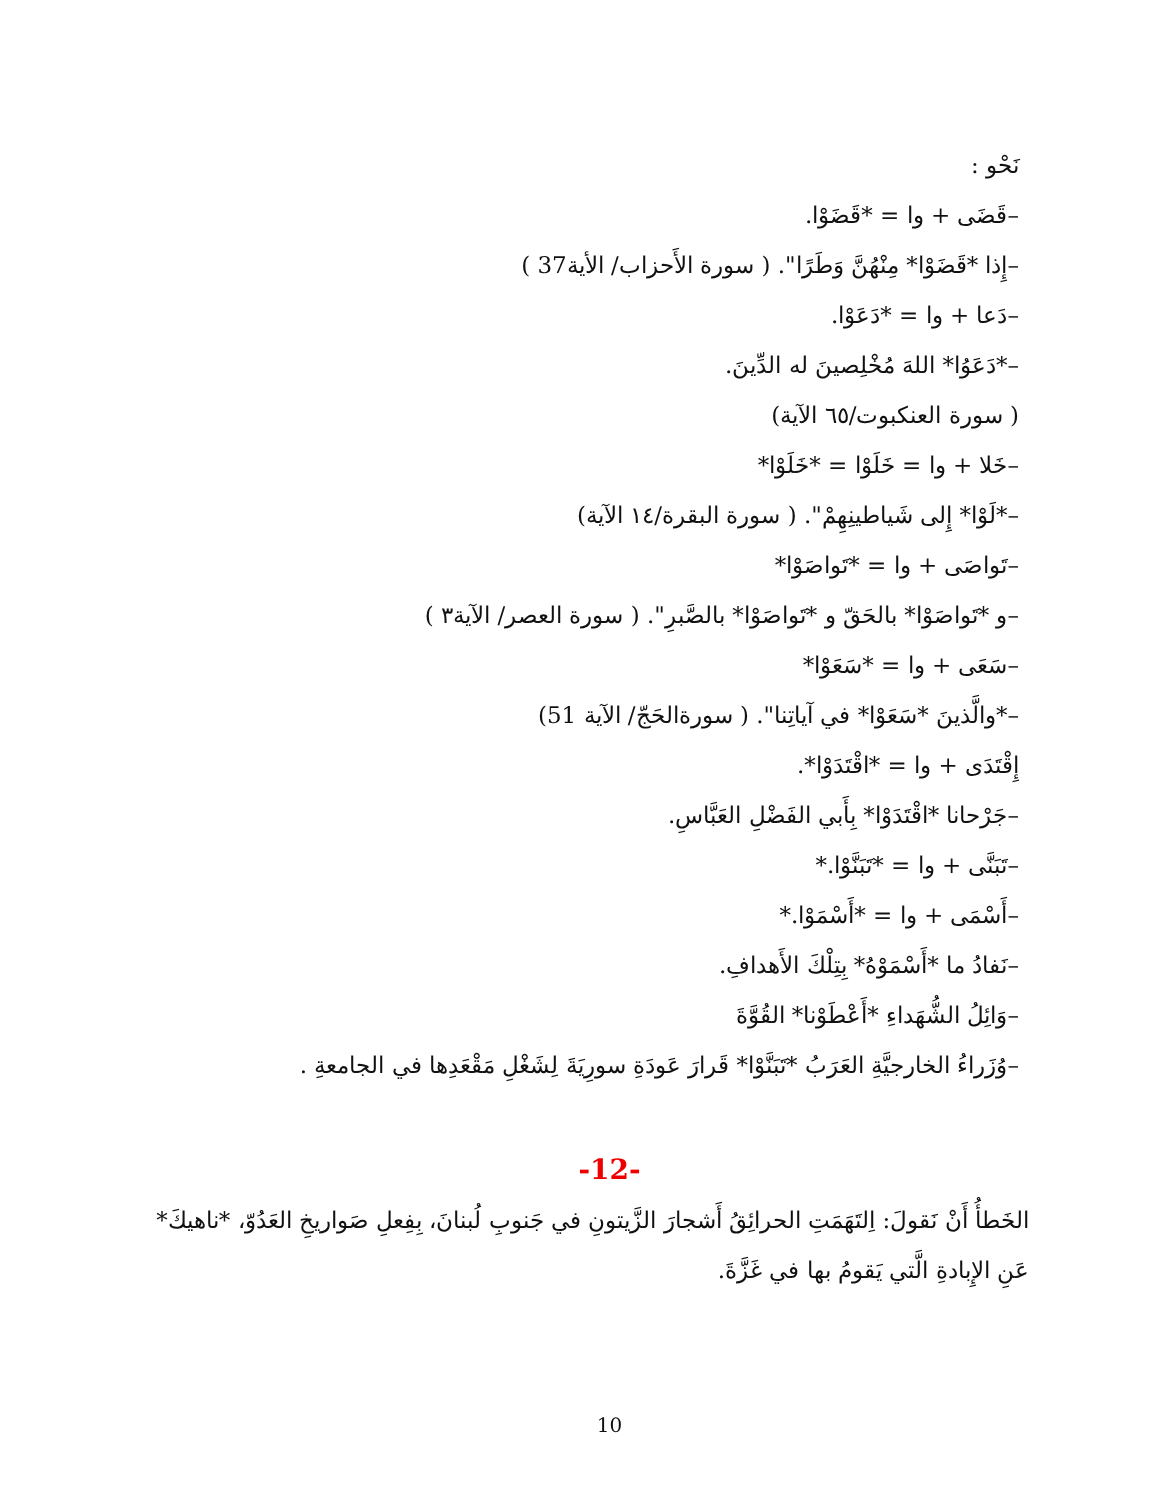نَحْو :
–قَضَى + وا = *قَضَوْا.
–إِذا *قَضَوْا* مِنْهُنَّ وَطَرًا". ( سورة الأَحزاب/ الأية37 )
–دَعا + وا = *دَعَوْا.
–*دَعَوُا* اللهَ مُخْلِصينَ له الدِّينَ.
( سورة العنكبوت/٦٥ الآية)
–خَلا + وا = خَلَوْا = *خَلَوْا*
–*لَوْا* إِلى شَياطينِهِمْ". ( سورة البقرة/١٤ الآية)
–تَواصَى + وا = *تَواصَوْا*
–و *تَواصَوْا* بالحَقّ و *تَواصَوْا* بالصَّبرِ". ( سورة العصر/ الآية٣ )
–سَعَى + وا = *سَعَوْا*
–*والَّذينَ *سَعَوْا* في آياتِنا". ( سورةالحَجّ/ الآية 51)
إِقْتَدَى + وا = *اقْتَدَوْا*.
–جَرْحانا *اقْتَدَوْا* بِأَبي الفَضْلِ العَبَّاسِ.
–تَبَنَّى + وا = *تَبَنَّوْا.*
–أَسْمَى + وا = *أَسْمَوْا.*
–نَفادُ ما *أَسْمَوْهُ* بِتِلْكَ الأَهدافِ.
–وَائِلُ الشُّهَداءِ *أَعْطَوْنا* القُوَّةَ
–وُزَراءُ الخارجيَّةِ العَرَبُ *تَبَنَّوْا* قَرارَ عَودَةِ سورِيَةَ لِشَغْلِ مَقْعَدِها في الجامعةِ .
-12-
الخَطأُ أَنْ نَقولَ: اِلتَهَمَتِ الحرائِقُ أَشجارَ الزَّيتونِ في جَنوبِ لُبنانَ، بِفِعلِ صَواريخِ العَدُوّ، *ناهيكَ* عَنِ الإِبادةِ الَّتي يَقومُ بها في غَزَّةَ.
10